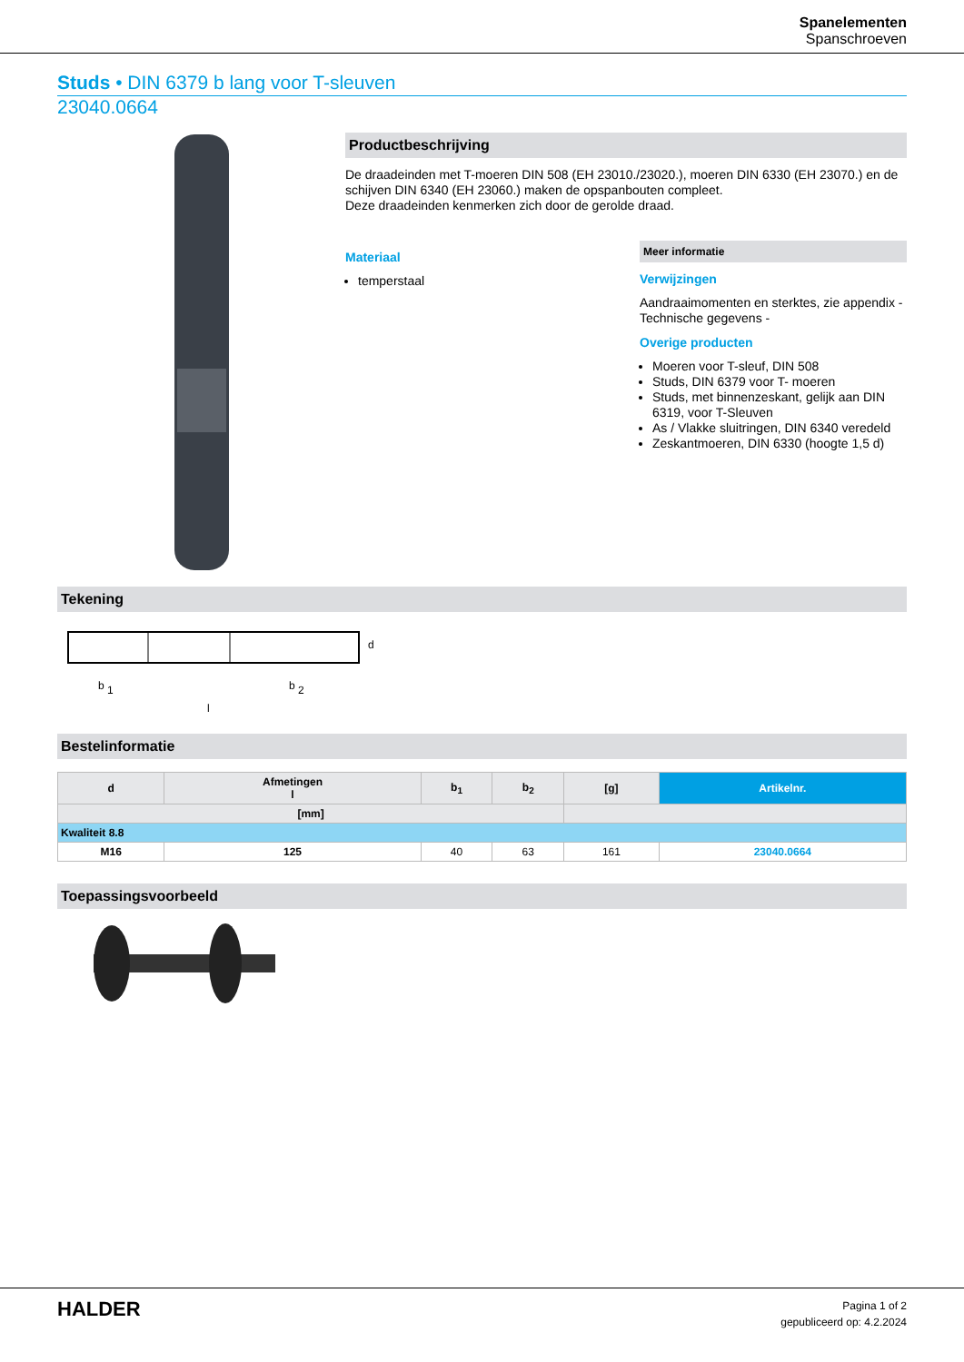Spanelementen
Spanschroeven
Studs • DIN 6379 b lang voor T-sleuven
23040.0664
Productbeschrijving
De draadeinden met T-moeren DIN 508 (EH 23010./23020.), moeren DIN 6330 (EH 23070.) en de schijven DIN 6340 (EH 23060.) maken de opspanbouten compleet.
Deze draadeinden kenmerken zich door de gerolde draad.
Materiaal
temperstaal
Meer informatie
Verwijzingen
Aandraaimomenten en sterktes, zie appendix - Technische gegevens -
Overige producten
Moeren voor T-sleuf, DIN 508
Studs, DIN 6379 voor T- moeren
Studs, met binnenzeskant, gelijk aan DIN 6319, voor T-Sleuven
As / Vlakke sluitringen, DIN 6340 veredeld
Zeskantmoeren, DIN 6330 (hoogte 1,5 d)
Tekening
b
1
b
2
l
d
Bestelinformatie
| d | Afmetingen l | b<sub>1</sub> | b<sub>2</sub> | [g] | Artikelnr. |
| --- | --- | --- | --- | --- | --- |
| [mm] | | | | | |
| Kwaliteit 8.8 | | | | | |
| M16 | 125 | 40 | 63 | 161 | 23040.0664 |
Toepassingsvoorbeeld
HALDER
Pagina 1 of 2
gepubliceerd op: 4.2.2024